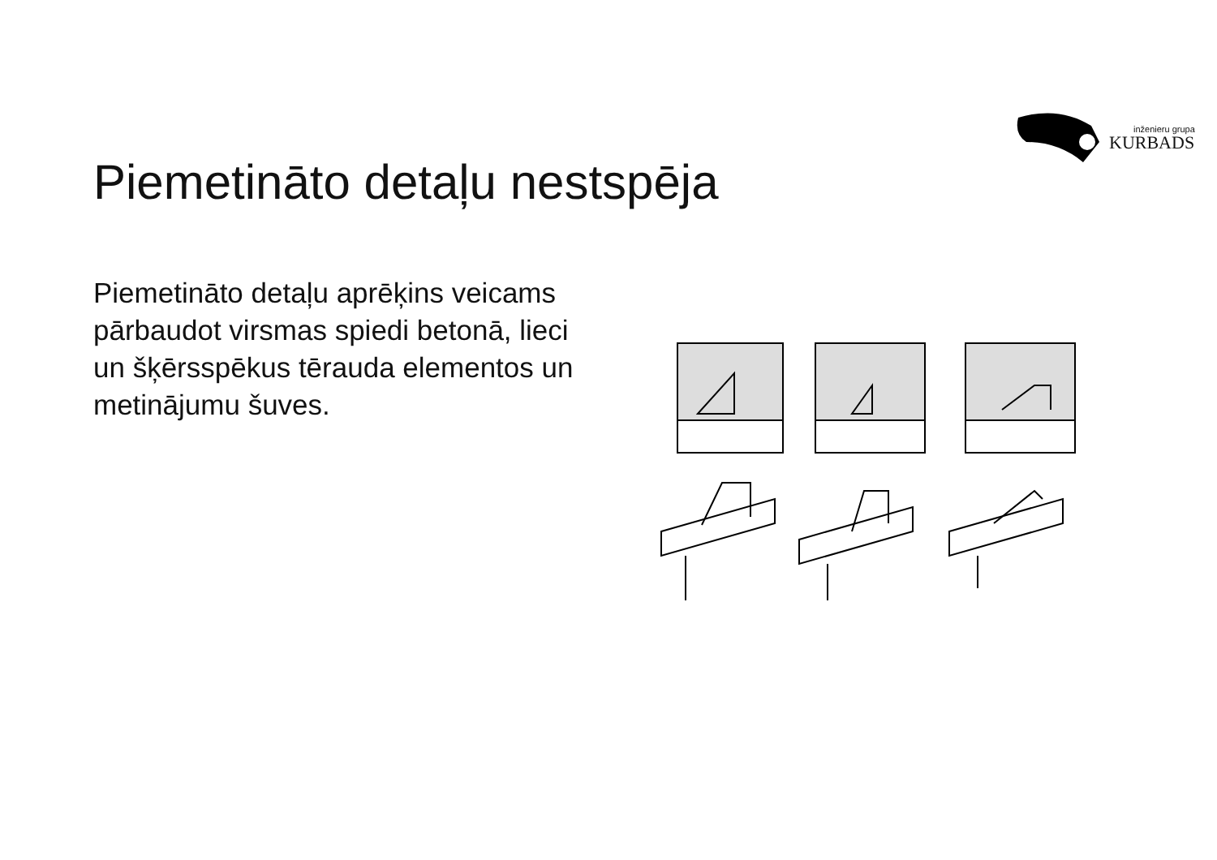inženieru grupa
KURBADS
Piemetināto detaļu nestspēja
Piemetināto detaļu aprēķins veicams pārbaudot virsmas spiedi betonā, lieci un šķērsspēkus tērauda elementos un metinājumu šuves.